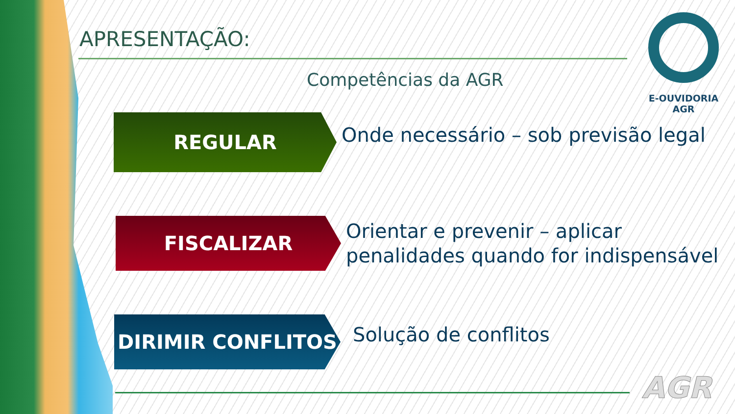APRESENTAÇÃO:
Competências da AGR
E-OUVIDORIA
AGR
REGULAR
Onde necessário – sob previsão legal
FISCALIZAR
Orientar e prevenir – aplicar
penalidades quando for indispensável
DIRIMIR CONFLITOS
Solução de conflitos
AGR